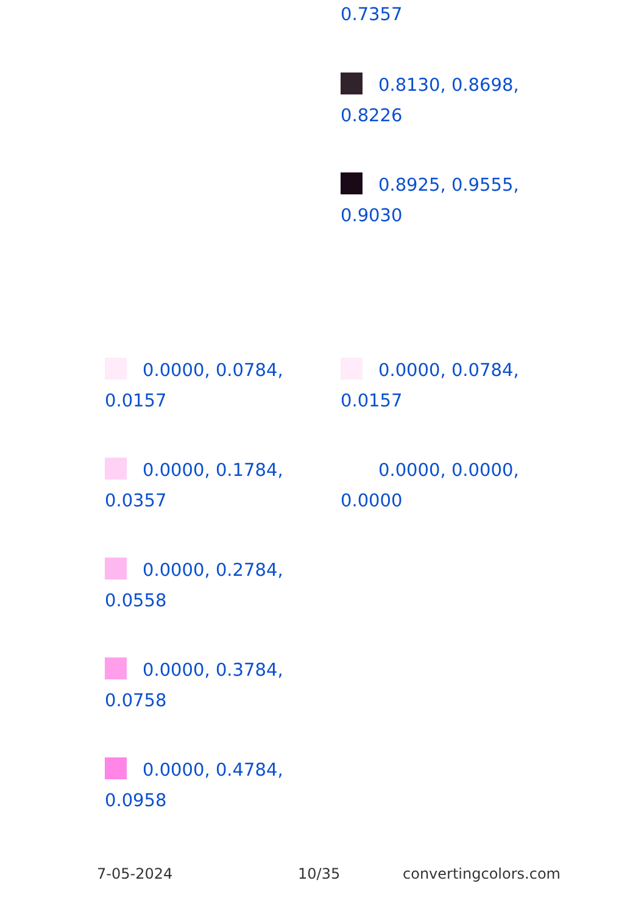0.7357
0.8130, 0.8698, 0.8226
0.8925, 0.9555, 0.9030
0.0000, 0.0784, 0.0157
0.0000, 0.0784, 0.0157
0.0000, 0.1784, 0.0357
0.0000, 0.0000, 0.0000
0.0000, 0.2784, 0.0558
0.0000, 0.3784, 0.0758
0.0000, 0.4784, 0.0958
7-05-2024 10/35 convertingcolors.com